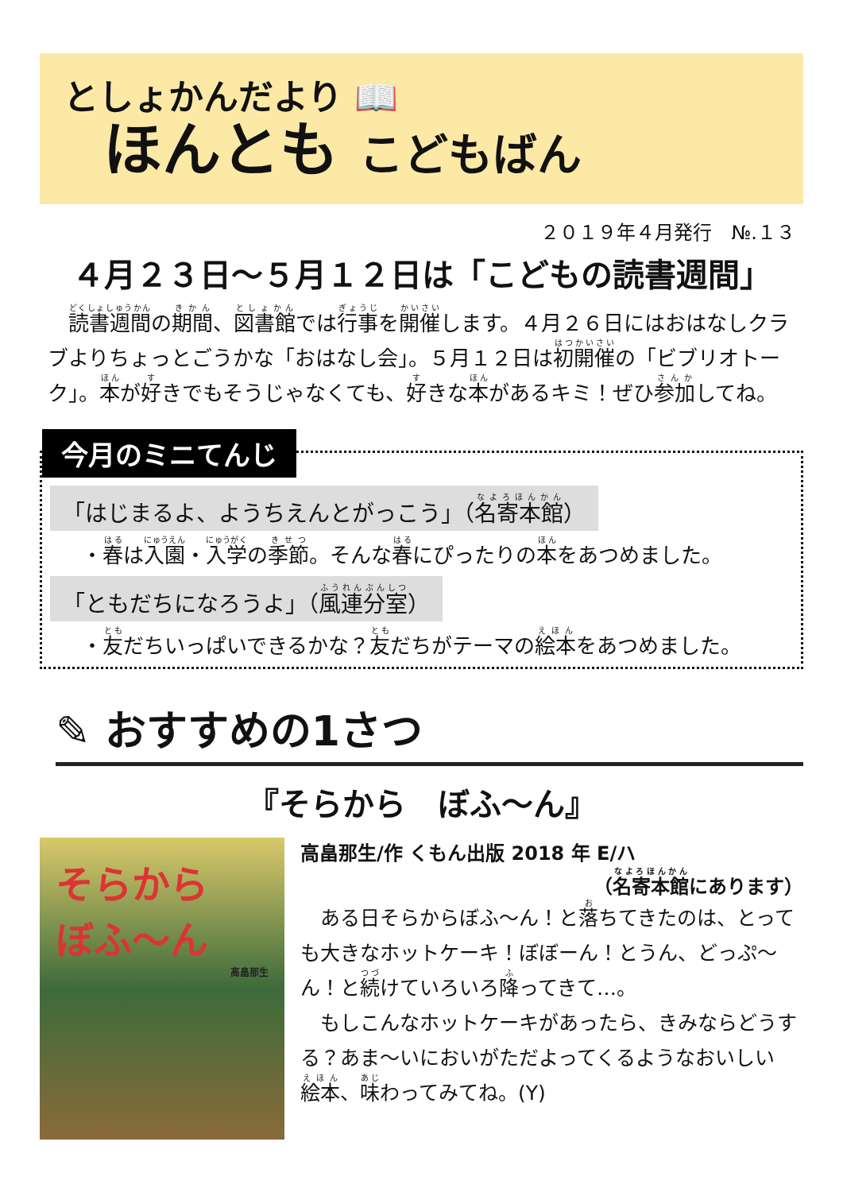としょかんだより 📖
ほんとも こどもばん
２０１９年４月発行　№.１３
４月２３日～５月１２日は「こどもの読書週間」
　読書週間の期間、図書館では行事を開催します。４月２６日にはおはなしクラブよりちょっとごうかな「おはなし会」。５月１２日は初開催の「ビブリオトーク」。本が好きでもそうじゃなくても、好きな本があるキミ！ぜひ参加してね。
今月のミニてんじ
「はじまるよ、ようちえんとがっこう」（名寄本館）
・春は入園・入学の季節。そんな春にぴったりの本をあつめました。
「ともだちになろうよ」（風連分室）
・友だちいっぱいできるかな？友だちがテーマの絵本をあつめました。
✎ おすすめの1さつ
『そらから　ぼふ～ん』
そらから
ぼふ～ん
高畠那生
高畠那生/作 くもん出版 2018 年 E/ハ
（名寄本館にあります）
　ある日そらからぼふ～ん！と落ちてきたのは、とっても大きなホットケーキ！ぼぼーん！とうん、どっぷ～ん！と続けていろいろ降ってきて…。
　もしこんなホットケーキがあったら、きみならどうする？あま～いにおいがただよってくるようなおいしい絵本、味わってみてね。(Y)